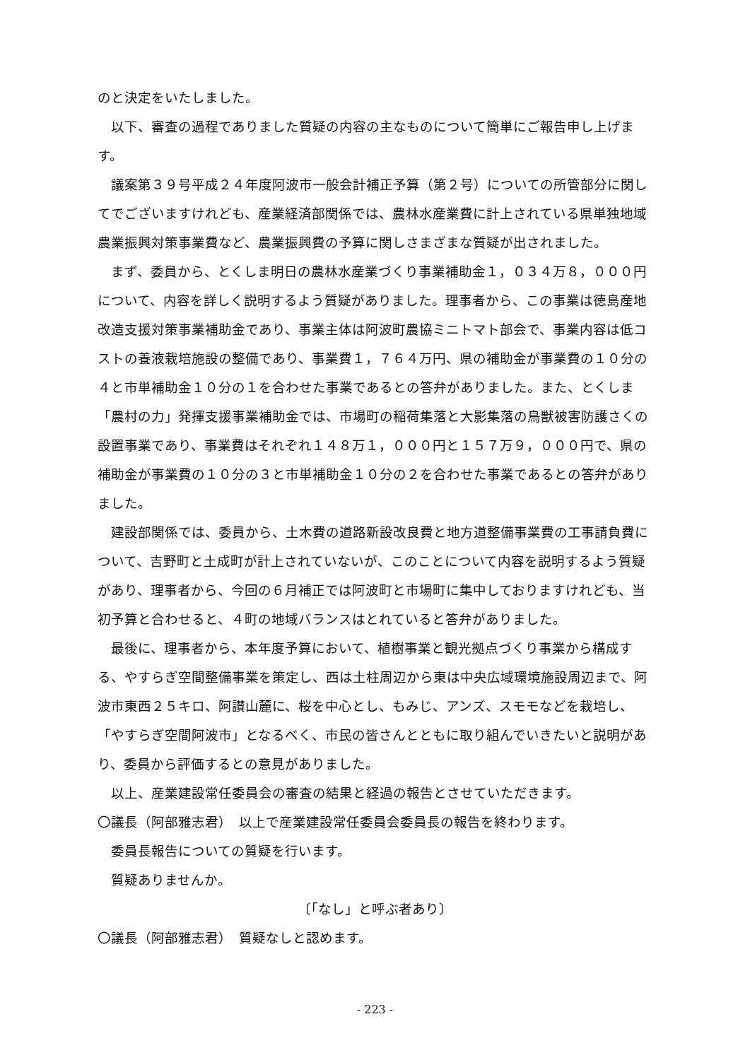のと決定をいたしました。
以下、審査の過程でありました質疑の内容の主なものについて簡単にご報告申し上げます。
議案第３９号平成２４年度阿波市一般会計補正予算（第２号）についての所管部分に関してでございますけれども、産業経済部関係では、農林水産業費に計上されている県単独地域農業振興対策事業費など、農業振興費の予算に関しさまざまな質疑が出されました。
まず、委員から、とくしま明日の農林水産業づくり事業補助金１，０３４万８，０００円について、内容を詳しく説明するよう質疑がありました。理事者から、この事業は徳島産地改造支援対策事業補助金であり、事業主体は阿波町農協ミニトマト部会で、事業内容は低コストの養液栽培施設の整備であり、事業費１，７６４万円、県の補助金が事業費の１０分の４と市単補助金１０分の１を合わせた事業であるとの答弁がありました。また、とくしま「農村の力」発揮支援事業補助金では、市場町の稲荷集落と大影集落の鳥獣被害防護さくの設置事業であり、事業費はそれぞれ１４８万１，０００円と１５７万９，０００円で、県の補助金が事業費の１０分の３と市単補助金１０分の２を合わせた事業であるとの答弁がありました。
建設部関係では、委員から、土木費の道路新設改良費と地方道整備事業費の工事請負費について、吉野町と土成町が計上されていないが、このことについて内容を説明するよう質疑があり、理事者から、今回の６月補正では阿波町と市場町に集中しておりますけれども、当初予算と合わせると、４町の地域バランスはとれていると答弁がありました。
最後に、理事者から、本年度予算において、植樹事業と観光拠点づくり事業から構成する、やすらぎ空間整備事業を策定し、西は土柱周辺から東は中央広域環境施設周辺まで、阿波市東西２５キロ、阿讃山麓に、桜を中心とし、もみじ、アンズ、スモモなどを栽培し、「やすらぎ空間阿波市」となるべく、市民の皆さんとともに取り組んでいきたいと説明があり、委員から評価するとの意見がありました。
以上、産業建設常任委員会の審査の結果と経過の報告とさせていただきます。
〇議長（阿部雅志君）　以上で産業建設常任委員会委員長の報告を終わります。
委員長報告についての質疑を行います。
質疑ありませんか。
〔「なし」と呼ぶ者あり〕
〇議長（阿部雅志君）　質疑なしと認めます。
- 223 -